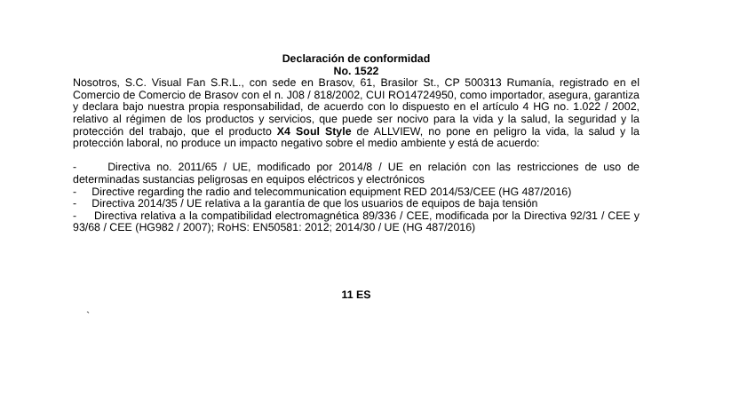Declaración de conformidad
No. 1522
Nosotros, S.C. Visual Fan S.R.L., con sede en Brasov, 61, Brasilor St., CP 500313 Rumanía, registrado en el Comercio de Comercio de Brasov con el n. J08 / 818/2002, CUI RO14724950, como importador, asegura, garantiza y declara bajo nuestra propia responsabilidad, de acuerdo con lo dispuesto en el artículo 4 HG no. 1.022 / 2002, relativo al régimen de los productos y servicios, que puede ser nocivo para la vida y la salud, la seguridad y la protección del trabajo, que el producto X4 Soul Style de ALLVIEW, no pone en peligro la vida, la salud y la protección laboral, no produce un impacto negativo sobre el medio ambiente y está de acuerdo:
- Directiva no. 2011/65 / UE, modificado por 2014/8 / UE en relación con las restricciones de uso de determinadas sustancias peligrosas en equipos eléctricos y electrónicos
- Directive regarding the radio and telecommunication equipment RED 2014/53/CEE (HG 487/2016)
- Directiva 2014/35 / UE relativa a la garantía de que los usuarios de equipos de baja tensión
- Directiva relativa a la compatibilidad electromagnética 89/336 / CEE, modificada por la Directiva 92/31 / CEE y 93/68 / CEE (HG982 / 2007); RoHS: EN50581: 2012; 2014/30 / UE (HG 487/2016)
11 ES
`